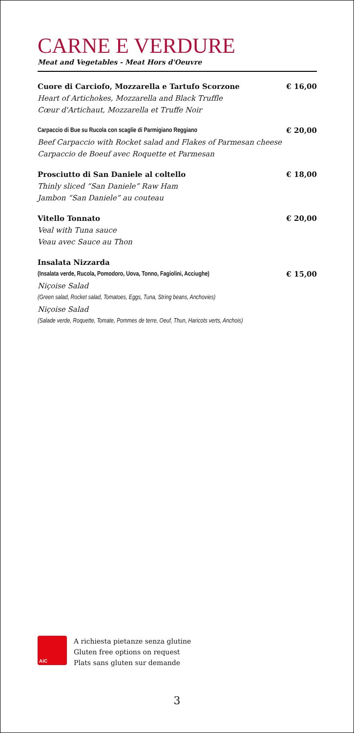CARNE E VERDURE
Meat and Vegetables - Meat Hors d'Oeuvre
Cuore di Carciofo, Mozzarella e Tartufo Scorzone € 16,00
Heart of Artichokes, Mozzarella and Black Truffle
Cœur d'Artichaut, Mozzarella et Truffe Noir
Carpaccio di Bue su Rucola con scaglie di Parmigiano Reggiano € 20,00
Beef Carpaccio with Rocket salad and Flakes of Parmesan cheese
Carpaccio de Boeuf avec Roquette et Parmesan
Prosciutto di San Daniele al coltello € 18,00
Thinly sliced “San Daniele” Raw Ham
Jambon “San Daniele” au couteau
Vitello Tonnato € 20,00
Veal with Tuna sauce
Veau avec Sauce au Thon
Insalata Nizzarda
(Insalata verde, Rucola, Pomodoro, Uova, Tonno, Fagiolini, Acciughe) € 15,00
Niçoise Salad
(Green salad, Rocket salad, Tomatoes, Eggs, Tuna, String beans, Anchovies)
Niçoise Salad
(Salade verde, Roquette, Tomate, Pommes de terre, Oeuf, Thun, Haricots verts, Anchois)
AiC
A richiesta pietanze senza glutine
Gluten free options on request
Plats sans gluten sur demande
3